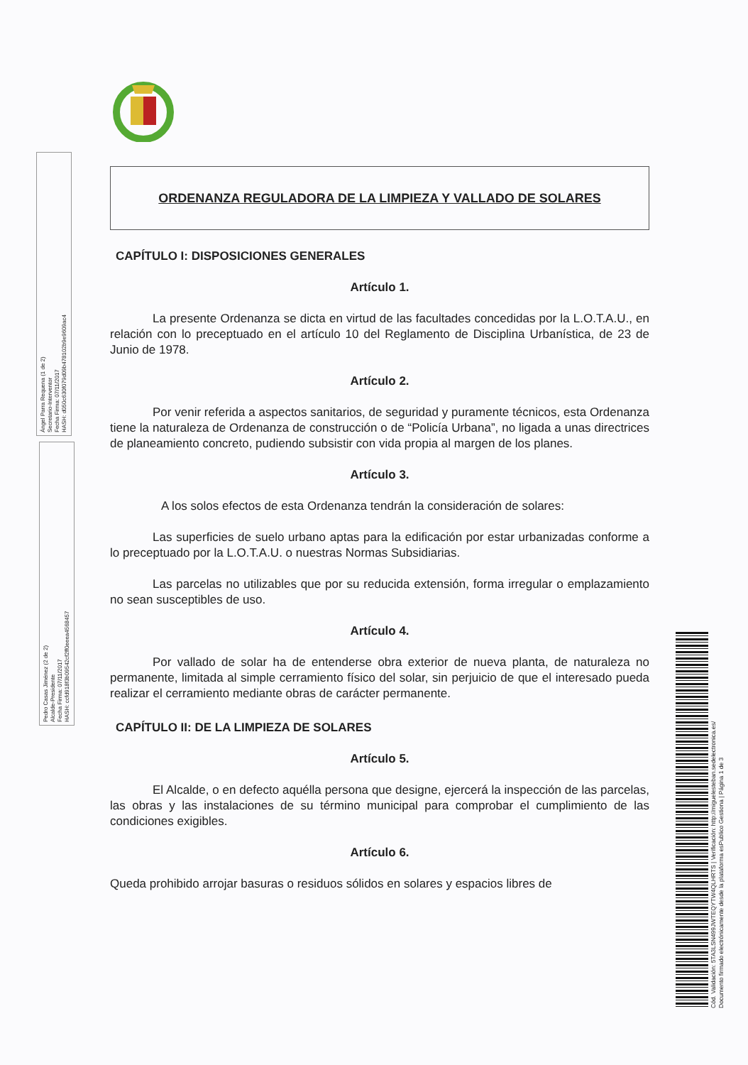Ángel Parra Requena (1 de 2)
Secretario-Interventor
Fecha Firma: 07/11/2017
HASH: d050c630f079d09b478102b9e9609ac4
Pedro Casas Jiménez (2 de 2)
Alcalde-Presidente
Fecha Firma: 07/11/2017
HASH: ccfd918f3b09542cf2ff0eeea4568457
Cód. Validación: 5TA3LSN499JWTEQYTW4QLHRTS | Verificación: http://miguelesteban.sedelectronica.es/
Documento firmado electrónicamente desde la plataforma esPublico Gestiona | Página 1 de 3
ORDENANZA REGULADORA DE LA LIMPIEZA Y VALLADO DE SOLARES
CAPÍTULO I: DISPOSICIONES GENERALES
Artículo 1.
La presente Ordenanza se dicta en virtud de las facultades concedidas por la L.O.T.A.U., en relación con lo preceptuado en el artículo 10 del Reglamento de Disciplina Urbanística, de 23 de Junio de 1978.
Artículo 2.
Por venir referida a aspectos sanitarios, de seguridad y puramente técnicos, esta Ordenanza tiene la naturaleza de Ordenanza de construcción o de “Policía Urbana”, no ligada a unas directrices de planeamiento concreto, pudiendo subsistir con vida propia al margen de los planes.
Artículo 3.
A los solos efectos de esta Ordenanza tendrán la consideración de solares:
Las superficies de suelo urbano aptas para la edificación por estar urbanizadas conforme a lo preceptuado por la L.O.T.A.U. o nuestras Normas Subsidiarias.
Las parcelas no utilizables que por su reducida extensión, forma irregular o emplazamiento no sean susceptibles de uso.
Artículo 4.
Por vallado de solar ha de entenderse obra exterior de nueva planta, de naturaleza no permanente, limitada al simple cerramiento físico del solar, sin perjuicio de que el interesado pueda realizar el cerramiento mediante obras de carácter permanente.
CAPÍTULO II: DE LA LIMPIEZA DE SOLARES
Artículo 5.
El Alcalde, o en defecto aquélla persona que designe, ejercerá la inspección de las parcelas, las obras y las instalaciones de su término municipal para comprobar el cumplimiento de las condiciones exigibles.
Artículo 6.
Queda prohibido arrojar basuras o residuos sólidos en solares y espacios libres de